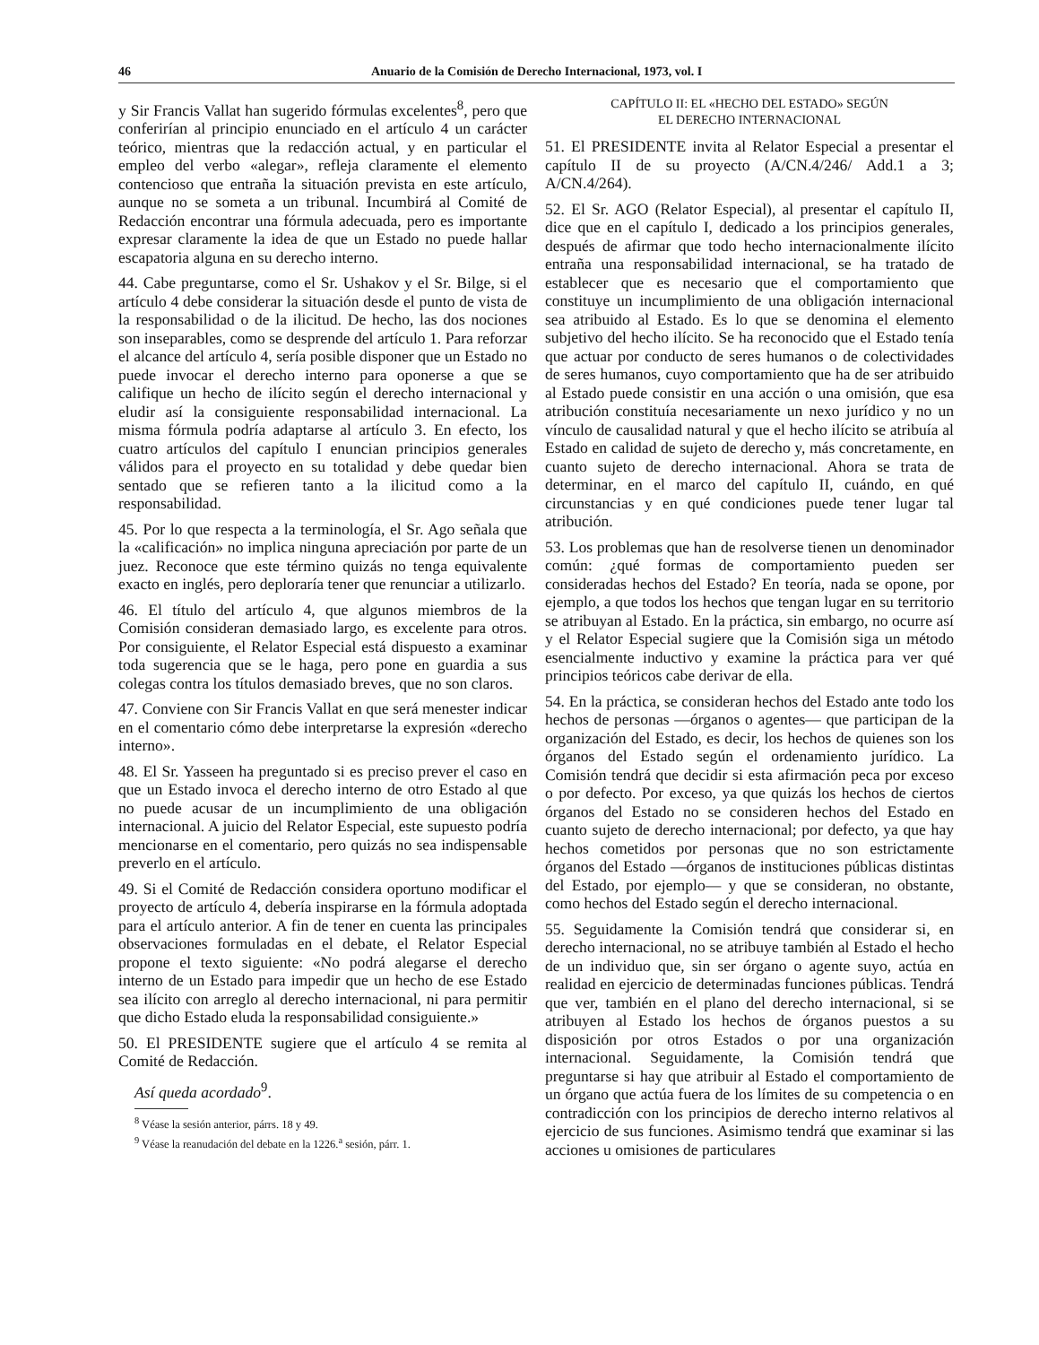46 Anuario de la Comisión de Derecho Internacional, 1973, vol. I
y Sir Francis Vallat han sugerido fórmulas excelentes<sup>8</sup>, pero que conferirían al principio enunciado en el artículo 4 un carácter teórico, mientras que la redacción actual, y en particular el empleo del verbo «alegar», refleja claramente el elemento contencioso que entraña la situación prevista en este artículo, aunque no se someta a un tribunal. Incumbirá al Comité de Redacción encontrar una fórmula adecuada, pero es importante expresar claramente la idea de que un Estado no puede hallar escapatoria alguna en su derecho interno.
44. Cabe preguntarse, como el Sr. Ushakov y el Sr. Bilge, si el artículo 4 debe considerar la situación desde el punto de vista de la responsabilidad o de la ilicitud. De hecho, las dos nociones son inseparables, como se desprende del artículo 1. Para reforzar el alcance del artículo 4, sería posible disponer que un Estado no puede invocar el derecho interno para oponerse a que se califique un hecho de ilícito según el derecho internacional y eludir así la consiguiente responsabilidad internacional. La misma fórmula podría adaptarse al artículo 3. En efecto, los cuatro artículos del capítulo I enuncian principios generales válidos para el proyecto en su totalidad y debe quedar bien sentado que se refieren tanto a la ilicitud como a la responsabilidad.
45. Por lo que respecta a la terminología, el Sr. Ago señala que la «calificación» no implica ninguna apreciación por parte de un juez. Reconoce que este término quizás no tenga equivalente exacto en inglés, pero deploraría tener que renunciar a utilizarlo.
46. El título del artículo 4, que algunos miembros de la Comisión consideran demasiado largo, es excelente para otros. Por consiguiente, el Relator Especial está dispuesto a examinar toda sugerencia que se le haga, pero pone en guardia a sus colegas contra los títulos demasiado breves, que no son claros.
47. Conviene con Sir Francis Vallat en que será menester indicar en el comentario cómo debe interpretarse la expresión «derecho interno».
48. El Sr. Yasseen ha preguntado si es preciso prever el caso en que un Estado invoca el derecho interno de otro Estado al que no puede acusar de un incumplimiento de una obligación internacional. A juicio del Relator Especial, este supuesto podría mencionarse en el comentario, pero quizás no sea indispensable preverlo en el artículo.
49. Si el Comité de Redacción considera oportuno modificar el proyecto de artículo 4, debería inspirarse en la fórmula adoptada para el artículo anterior. A fin de tener en cuenta las principales observaciones formuladas en el debate, el Relator Especial propone el texto siguiente: «No podrá alegarse el derecho interno de un Estado para impedir que un hecho de ese Estado sea ilícito con arreglo al derecho internacional, ni para permitir que dicho Estado eluda la responsabilidad consiguiente.»
50. El PRESIDENTE sugiere que el artículo 4 se remita al Comité de Redacción.
Así queda acordado<sup>9</sup>.
<sup>8</sup> Véase la sesión anterior, párrs. 18 y 49.
<sup>9</sup> Véase la reanudación del debate en la 1226.<sup>a</sup> sesión, párr. 1.
CAPÍTULO II: EL «HECHO DEL ESTADO» SEGÚN
EL DERECHO INTERNACIONAL
51. El PRESIDENTE invita al Relator Especial a presentar el capítulo II de su proyecto (A/CN.4/246/ Add.1 a 3; A/CN.4/264).
52. El Sr. AGO (Relator Especial), al presentar el capítulo II, dice que en el capítulo I, dedicado a los principios generales, después de afirmar que todo hecho internacionalmente ilícito entraña una responsabilidad internacional, se ha tratado de establecer que es necesario que el comportamiento que constituye un incumplimiento de una obligación internacional sea atribuido al Estado. Es lo que se denomina el elemento subjetivo del hecho ilícito. Se ha reconocido que el Estado tenía que actuar por conducto de seres humanos o de colectividades de seres humanos, cuyo comportamiento que ha de ser atribuido al Estado puede consistir en una acción o una omisión, que esa atribución constituía necesariamente un nexo jurídico y no un vínculo de causalidad natural y que el hecho ilícito se atribuía al Estado en calidad de sujeto de derecho y, más concretamente, en cuanto sujeto de derecho internacional. Ahora se trata de determinar, en el marco del capítulo II, cuándo, en qué circunstancias y en qué condiciones puede tener lugar tal atribución.
53. Los problemas que han de resolverse tienen un denominador común: ¿qué formas de comportamiento pueden ser consideradas hechos del Estado? En teoría, nada se opone, por ejemplo, a que todos los hechos que tengan lugar en su territorio se atribuyan al Estado. En la práctica, sin embargo, no ocurre así y el Relator Especial sugiere que la Comisión siga un método esencialmente inductivo y examine la práctica para ver qué principios teóricos cabe derivar de ella.
54. En la práctica, se consideran hechos del Estado ante todo los hechos de personas —órganos o agentes— que participan de la organización del Estado, es decir, los hechos de quienes son los órganos del Estado según el ordenamiento jurídico. La Comisión tendrá que decidir si esta afirmación peca por exceso o por defecto. Por exceso, ya que quizás los hechos de ciertos órganos del Estado no se consideren hechos del Estado en cuanto sujeto de derecho internacional; por defecto, ya que hay hechos cometidos por personas que no son estrictamente órganos del Estado —órganos de instituciones públicas distintas del Estado, por ejemplo— y que se consideran, no obstante, como hechos del Estado según el derecho internacional.
55. Seguidamente la Comisión tendrá que considerar si, en derecho internacional, no se atribuye también al Estado el hecho de un individuo que, sin ser órgano o agente suyo, actúa en realidad en ejercicio de determinadas funciones públicas. Tendrá que ver, también en el plano del derecho internacional, si se atribuyen al Estado los hechos de órganos puestos a su disposición por otros Estados o por una organización internacional. Seguidamente, la Comisión tendrá que preguntarse si hay que atribuir al Estado el comportamiento de un órgano que actúa fuera de los límites de su competencia o en contradicción con los principios de derecho interno relativos al ejercicio de sus funciones. Asimismo tendrá que examinar si las acciones u omisiones de particulares